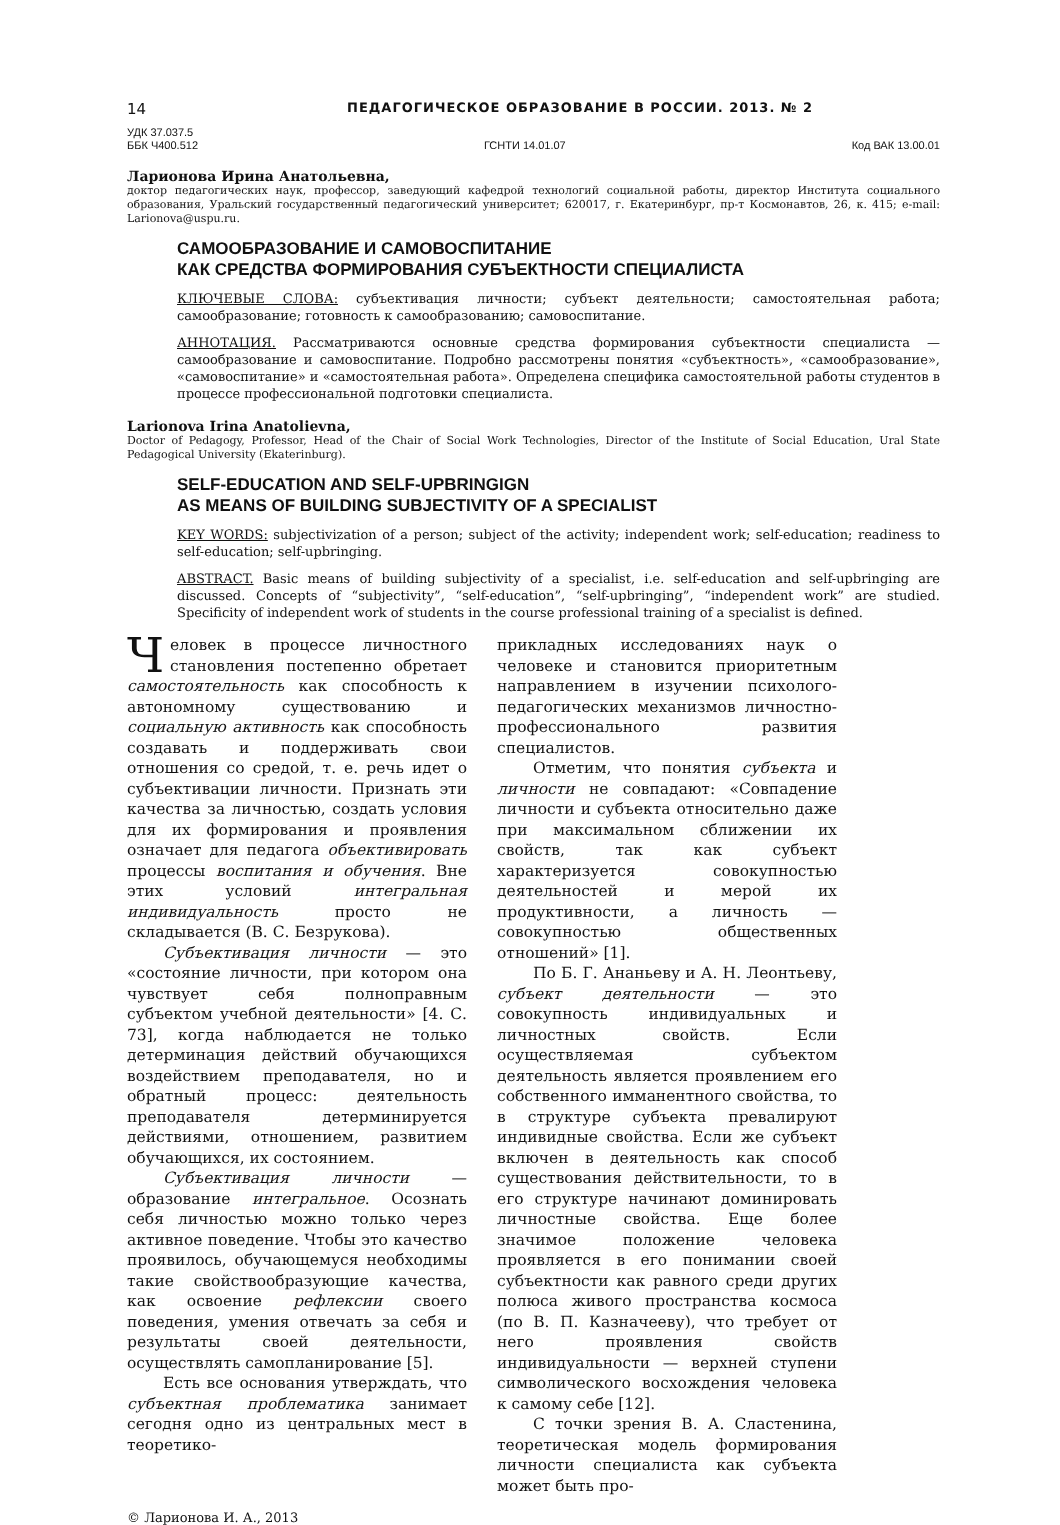14 ПЕДАГОГИЧЕСКОЕ ОБРАЗОВАНИЕ В РОССИИ. 2013. № 2
УДК 37.037.5
ББК Ч400.512 ГСНТИ 14.01.07 Код ВАК 13.00.01
Ларионова Ирина Анатольевна,
доктор педагогических наук, профессор, заведующий кафедрой технологий социальной работы, директор Института социального образования, Уральский государственный педагогический университет; 620017, г. Екатеринбург, пр-т Космонавтов, 26, к. 415; e-mail: Larionova@uspu.ru.
САМООБРАЗОВАНИЕ И САМОВОСПИТАНИЕ
КАК СРЕДСТВА ФОРМИРОВАНИЯ СУБЪЕКТНОСТИ СПЕЦИАЛИСТА
КЛЮЧЕВЫЕ СЛОВА: субъективация личности; субъект деятельности; самостоятельная работа; самообразование; готовность к самообразованию; самовоспитание.
АННОТАЦИЯ. Рассматриваются основные средства формирования субъектности специалиста — самообразование и самовоспитание. Подробно рассмотрены понятия «субъектность», «самообразование», «самовоспитание» и «самостоятельная работа». Определена специфика самостоятельной работы студентов в процессе профессиональной подготовки специалиста.
Larionova Irina Anatolievna,
Doctor of Pedagogy, Professor, Head of the Chair of Social Work Technologies, Director of the Institute of Social Education, Ural State Pedagogical University (Ekaterinburg).
SELF-EDUCATION AND SELF-UPBRINGIGN
AS MEANS OF BUILDING SUBJECTIVITY OF A SPECIALIST
KEY WORDS: subjectivization of a person; subject of the activity; independent work; self-education; readiness to self-education; self-upbringing.
ABSTRACT. Basic means of building subjectivity of a specialist, i.e. self-education and self-upbringing are discussed. Concepts of “subjectivity”, “self-education”, “self-upbringing”, “independent work” are studied. Specificity of independent work of students in the course professional training of a specialist is defined.
Человек в процессе личностного становления постепенно обретает самостоятельность как способность к автономному существованию и социальную активность как способность создавать и поддерживать свои отношения со средой, т. е. речь идет о субъективации личности. Признать эти качества за личностью, создать условия для их формирования и проявления означает для педагога объективировать процессы воспитания и обучения. Вне этих условий интегральная индивидуальность просто не складывается (В. С. Безрукова).
Субъективация личности — это «состояние личности, при котором она чувствует себя полноправным субъектом учебной деятельности» [4. С. 73], когда наблюдается не только детерминация действий обучающихся воздействием преподавателя, но и обратный процесс: деятельность преподавателя детерминируется действиями, отношением, развитием обучающихся, их состоянием.
Субъективация личности — образование интегральное. Осознать себя личностью можно только через активное поведение. Чтобы это качество проявилось, обучающемуся необходимы такие свойствообразующие качества, как освоение рефлексии своего поведения, умения отвечать за себя и результаты своей деятельности, осуществлять самопланирование [5].
Есть все основания утверждать, что субъектная проблематика занимает сегодня одно из центральных мест в теоретико-
прикладных исследованиях наук о человеке и становится приоритетным направлением в изучении психолого-педагогических механизмов личностно-профессионального развития специалистов.
Отметим, что понятия субъекта и личности не совпадают: «Совпадение личности и субъекта относительно даже при максимальном сближении их свойств, так как субъект характеризуется совокупностью деятельностей и мерой их продуктивности, а личность — совокупностью общественных отношений» [1].
По Б. Г. Ананьеву и А. Н. Леонтьеву, субъект деятельности — это совокупность индивидуальных и личностных свойств. Если осуществляемая субъектом деятельность является проявлением его собственного имманентного свойства, то в структуре субъекта превалируют индивидные свойства. Если же субъект включен в деятельность как способ существования действительности, то в его структуре начинают доминировать личностные свойства. Еще более значимое положение человека проявляется в его понимании своей субъектности как равного среди других полюса живого пространства космоса (по В. П. Казначееву), что требует от него проявления свойств индивидуальности — верхней ступени символического восхождения человека к самому себе [12].
С точки зрения В. А. Сластенина, теоретическая модель формирования личности специалиста как субъекта может быть про-
© Ларионова И. А., 2013